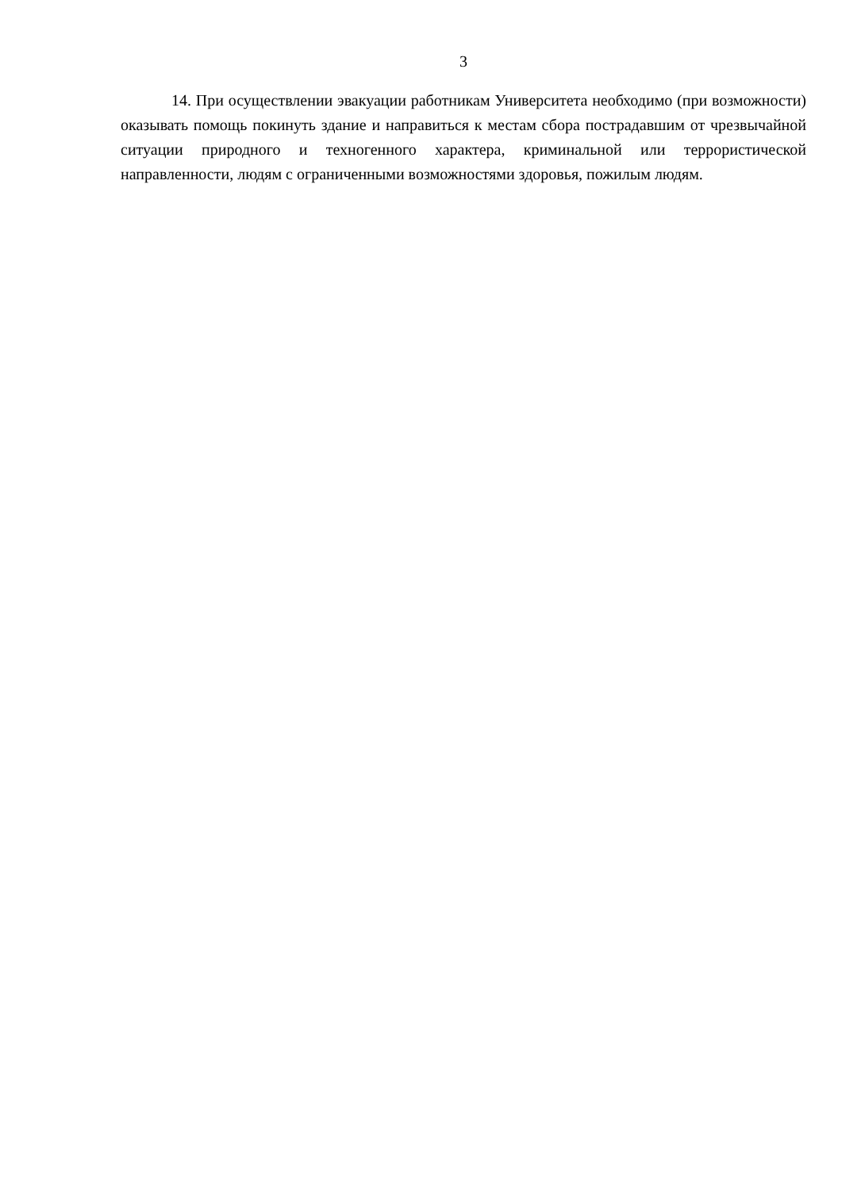3
14. При осуществлении эвакуации работникам Университета необходимо (при возможности) оказывать помощь покинуть здание и направиться к местам сбора пострадавшим от чрезвычайной ситуации природного и техногенного характера, криминальной или террористической направленности, людям с ограниченными возможностями здоровья, пожилым людям.